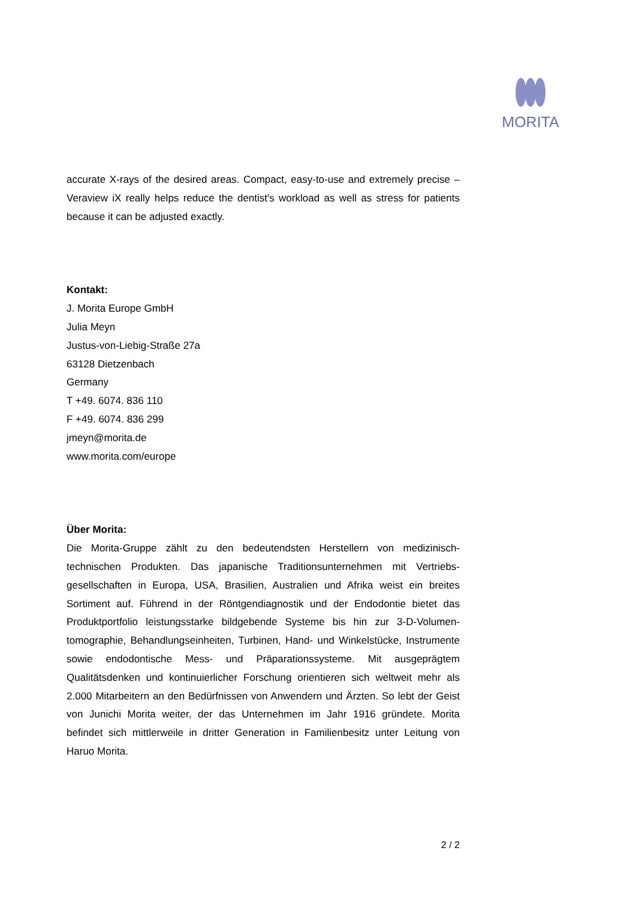MORITA
accurate X-rays of the desired areas. Compact, easy-to-use and extremely precise – Veraview iX really helps reduce the dentist's workload as well as stress for patients because it can be adjusted exactly.
Kontakt:
J. Morita Europe GmbH
Julia Meyn
Justus-von-Liebig-Straße 27a
63128 Dietzenbach
Germany
T +49. 6074. 836 110
F +49. 6074. 836 299
jmeyn@morita.de
www.morita.com/europe
Über Morita:
Die Morita-Gruppe zählt zu den bedeutendsten Herstellern von medizinisch-technischen Produkten. Das japanische Traditionsunternehmen mit Vertriebs-gesellschaften in Europa, USA, Brasilien, Australien und Afrika weist ein breites Sortiment auf. Führend in der Röntgendiagnostik und der Endodontie bietet das Produktportfolio leistungsstarke bildgebende Systeme bis hin zur 3-D-Volumen-tomographie, Behandlungseinheiten, Turbinen, Hand- und Winkelstücke, Instrumente sowie endodontische Mess- und Präparationssysteme. Mit ausgeprägtem Qualitätsdenken und kontinuierlicher Forschung orientieren sich weltweit mehr als 2.000 Mitarbeitern an den Bedürfnissen von Anwendern und Ärzten. So lebt der Geist von Junichi Morita weiter, der das Unternehmen im Jahr 1916 gründete. Morita befindet sich mittlerweile in dritter Generation in Familienbesitz unter Leitung von Haruo Morita.
2 / 2